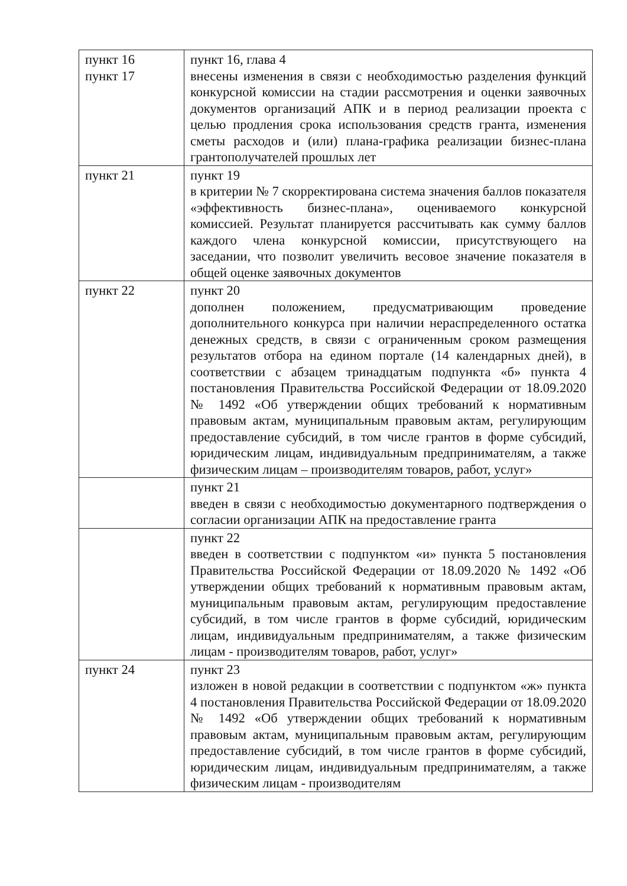| пункт 16 пункт 17 | пункт 16, глава 4 внесены изменения в связи с необходимостью разделения функций конкурсной комиссии на стадии рассмотрения и оценки заявочных документов организаций АПК и в период реализации проекта с целью продления срока использования средств гранта, изменения сметы расходов и (или) плана-графика реализации бизнес-плана грантополучателей прошлых лет |
| пункт 21 | пункт 19 в критерии № 7 скорректирована система значения баллов показателя «эффективность бизнес-плана», оцениваемого конкурсной комиссией. Результат планируется рассчитывать как сумму баллов каждого члена конкурсной комиссии, присутствующего на заседании, что позволит увеличить весовое значение показателя в общей оценке заявочных документов |
| пункт 22 | пункт 20 дополнен положением, предусматривающим проведение дополнительного конкурса при наличии нераспределенного остатка денежных средств, в связи с ограниченным сроком размещения результатов отбора на едином портале (14 календарных дней), в соответствии с абзацем тринадцатым подпункта «б» пункта 4 постановления Правительства Российской Федерации от 18.09.2020 № 1492 «Об утверждении общих требований к нормативным правовым актам, муниципальным правовым актам, регулирующим предоставление субсидий, в том числе грантов в форме субсидий, юридическим лицам, индивидуальным предпринимателям, а также физическим лицам – производителям товаров, работ, услуг» |
| | пункт 21 введен в связи с необходимостью документарного подтверждения о согласии организации АПК на предоставление гранта |
| | пункт 22 введен в соответствии с подпунктом «и» пункта 5 постановления Правительства Российской Федерации от 18.09.2020 № 1492 «Об утверждении общих требований к нормативным правовым актам, муниципальным правовым актам, регулирующим предоставление субсидий, в том числе грантов в форме субсидий, юридическим лицам, индивидуальным предпринимателям, а также физическим лицам - производителям товаров, работ, услуг» |
| пункт 24 | пункт 23 изложен в новой редакции в соответствии с подпунктом «ж» пункта 4 постановления Правительства Российской Федерации от 18.09.2020 № 1492 «Об утверждении общих требований к нормативным правовым актам, муниципальным правовым актам, регулирующим предоставление субсидий, в том числе грантов в форме субсидий, юридическим лицам, индивидуальным предпринимателям, а также физическим лицам - производителям |